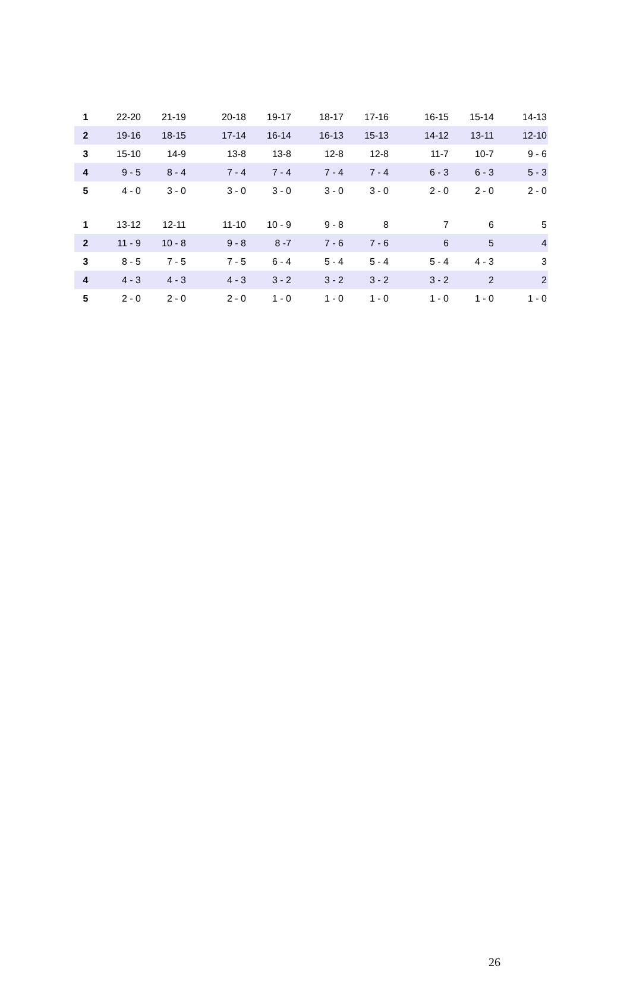| 1 | 22-20 | 21-19 | 20-18 | 19-17 | 18-17 | 17-16 | 16-15 | 15-14 | 14-13 |
| 2 | 19-16 | 18-15 | 17-14 | 16-14 | 16-13 | 15-13 | 14-12 | 13-11 | 12-10 |
| 3 | 15-10 | 14-9 | 13-8 | 13-8 | 12-8 | 12-8 | 11-7 | 10-7 | 9 - 6 |
| 4 | 9 - 5 | 8 - 4 | 7 - 4 | 7 - 4 | 7 - 4 | 7 - 4 | 6 - 3 | 6 - 3 | 5 - 3 |
| 5 | 4 - 0 | 3 - 0 | 3 - 0 | 3 - 0 | 3 - 0 | 3 - 0 | 2 - 0 | 2 - 0 | 2 - 0 |
| 1 | 13-12 | 12-11 | 11-10 | 10 - 9 | 9 - 8 | 8 | 7 | 6 | 5 |
| 2 | 11 - 9 | 10 - 8 | 9 - 8 | 8 -7 | 7 - 6 | 7 - 6 | 6 | 5 | 4 |
| 3 | 8 - 5 | 7 - 5 | 7 - 5 | 6 - 4 | 5 - 4 | 5 - 4 | 5 - 4 | 4 - 3 | 3 |
| 4 | 4 - 3 | 4 - 3 | 4 - 3 | 3 - 2 | 3 - 2 | 3 - 2 | 3 - 2 | 2 | 2 |
| 5 | 2 - 0 | 2 - 0 | 2 - 0 | 1 - 0 | 1 - 0 | 1 - 0 | 1 - 0 | 1 - 0 | 1 - 0 |
26